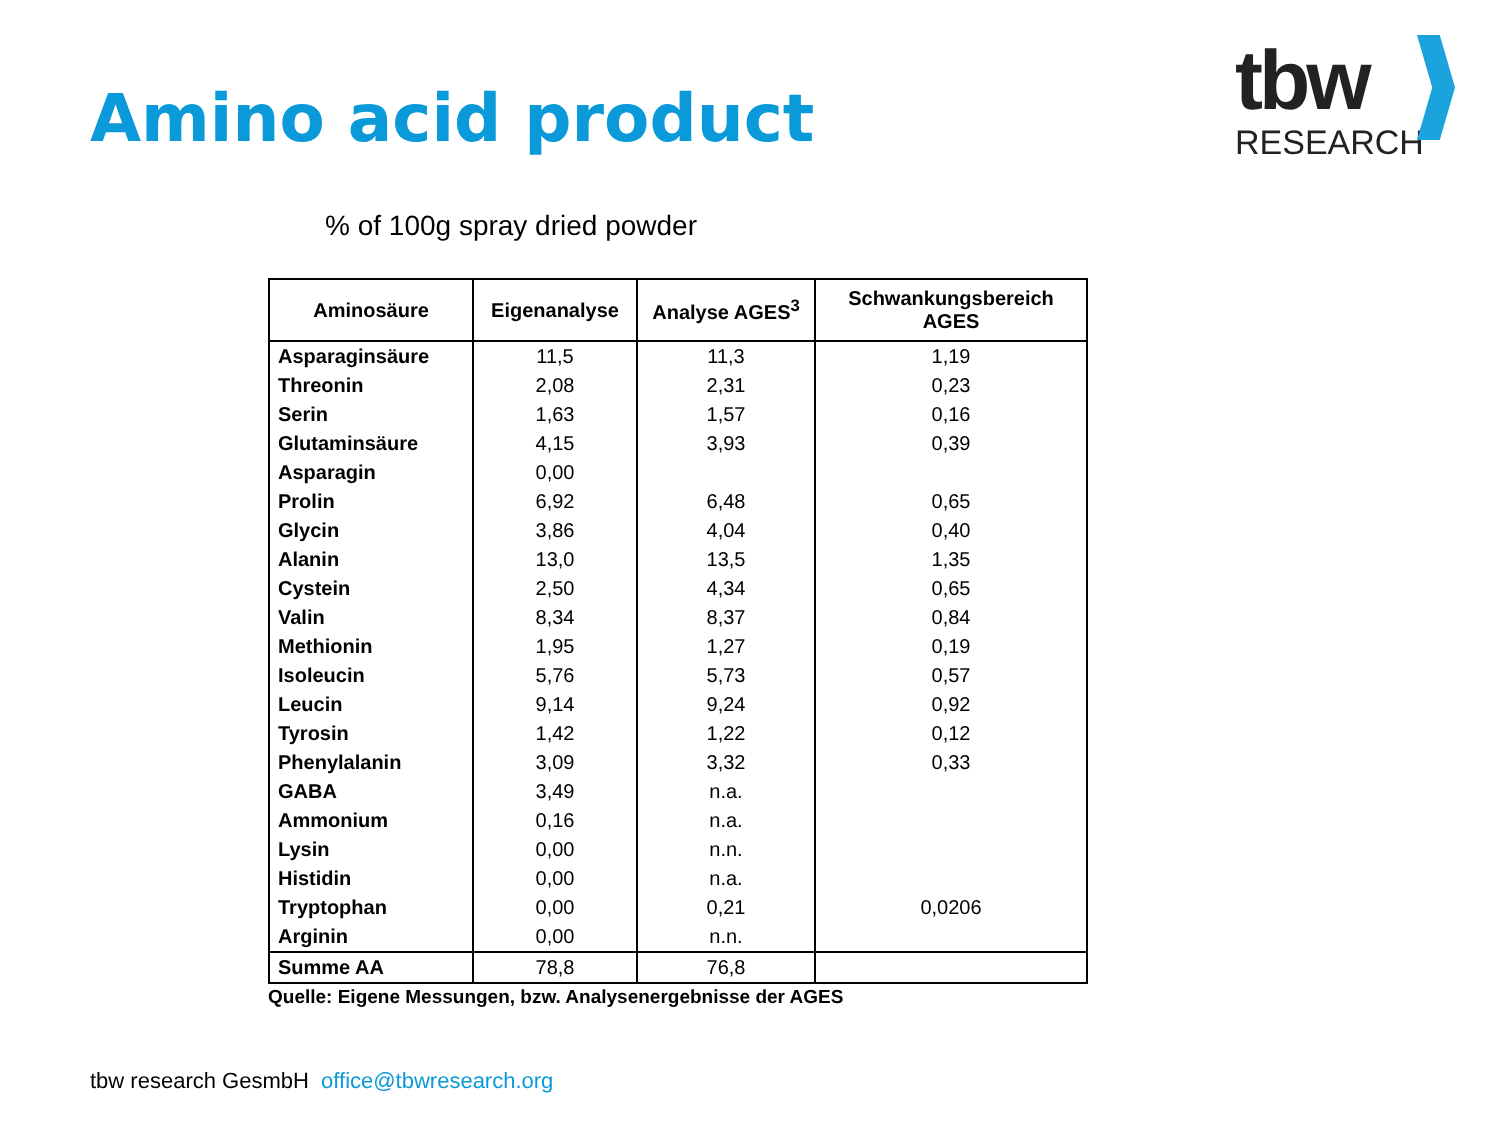Amino acid product
tbw
RESEARCH
% of 100g spray dried powder
| Aminosäure | Eigenanalyse | Analyse AGES<sup>3</sup> | Schwankungsbereich AGES |
| --- | --- | --- | --- |
| Asparaginsäure | 11,5 | 11,3 | 1,19 |
| Threonin | 2,08 | 2,31 | 0,23 |
| Serin | 1,63 | 1,57 | 0,16 |
| Glutaminsäure | 4,15 | 3,93 | 0,39 |
| Asparagin | 0,00 | | |
| Prolin | 6,92 | 6,48 | 0,65 |
| Glycin | 3,86 | 4,04 | 0,40 |
| Alanin | 13,0 | 13,5 | 1,35 |
| Cystein | 2,50 | 4,34 | 0,65 |
| Valin | 8,34 | 8,37 | 0,84 |
| Methionin | 1,95 | 1,27 | 0,19 |
| Isoleucin | 5,76 | 5,73 | 0,57 |
| Leucin | 9,14 | 9,24 | 0,92 |
| Tyrosin | 1,42 | 1,22 | 0,12 |
| Phenylalanin | 3,09 | 3,32 | 0,33 |
| GABA | 3,49 | n.a. | |
| Ammonium | 0,16 | n.a. | |
| Lysin | 0,00 | n.n. | |
| Histidin | 0,00 | n.a. | |
| Tryptophan | 0,00 | 0,21 | 0,0206 |
| Arginin | 0,00 | n.n. | |
| Summe AA | 78,8 | 76,8 | |
Quelle: Eigene Messungen, bzw. Analysenergebnisse der AGES
tbw research GesmbH office@tbwresearch.org